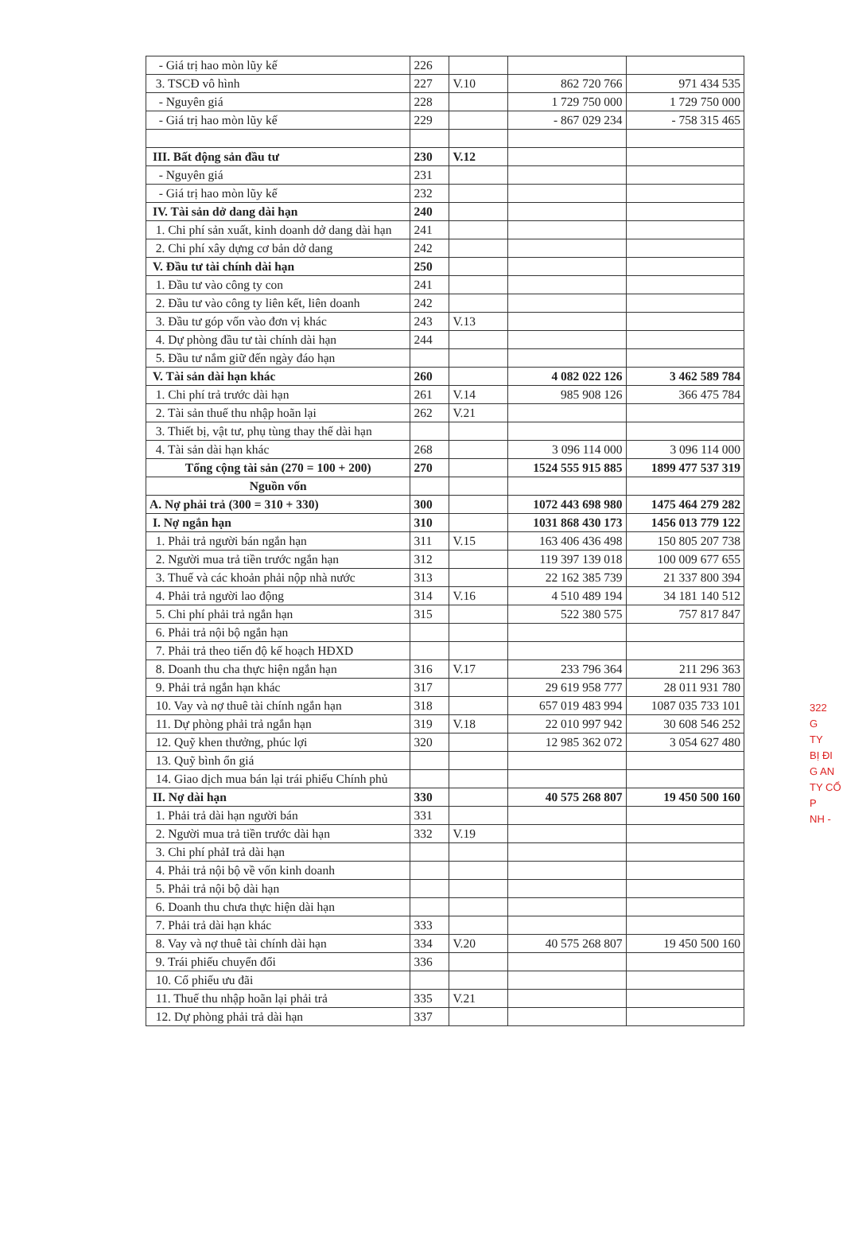| - Giá trị hao mòn lũy kế | 226 | | | |
| 3. TSCĐ vô hình | 227 | V.10 | 862 720 766 | 971 434 535 |
| - Nguyên giá | 228 | | 1 729 750 000 | 1 729 750 000 |
| - Giá trị hao mòn lũy kế | 229 | | - 867 029 234 | - 758 315 465 |
| III. Bất động sản đầu tư | 230 | V.12 | | |
| - Nguyên giá | 231 | | | |
| - Giá trị hao mòn lũy kế | 232 | | | |
| IV. Tài sản dở dang dài hạn | 240 | | | |
| 1. Chi phí sản xuất, kinh doanh dở dang dài hạn | 241 | | | |
| 2. Chi phí xây dựng cơ bản dở dang | 242 | | | |
| V. Đầu tư tài chính dài hạn | 250 | | | |
| 1. Đầu tư vào công ty con | 241 | | | |
| 2. Đầu tư vào công ty liên kết, liên doanh | 242 | | | |
| 3. Đầu tư góp vốn vào đơn vị khác | 243 | V.13 | | |
| 4. Dự phòng đầu tư tài chính dài hạn | 244 | | | |
| 5. Đầu tư nắm giữ đến ngày đáo hạn | | | | |
| V. Tài sản dài hạn khác | 260 | | 4 082 022 126 | 3 462 589 784 |
| 1. Chi phí trả trước dài hạn | 261 | V.14 | 985 908 126 | 366 475 784 |
| 2. Tài sản thuế thu nhập hoãn lại | 262 | V.21 | | |
| 3. Thiết bị, vật tư, phụ tùng thay thế dài hạn | | | | |
| 4. Tài sản dài hạn khác | 268 | | 3 096 114 000 | 3 096 114 000 |
| Tổng cộng tài sản (270 = 100 + 200) | 270 | | 1524 555 915 885 | 1899 477 537 319 |
| Nguồn vốn | | | | |
| A. Nợ phải trả (300 = 310 + 330) | 300 | | 1072 443 698 980 | 1475 464 279 282 |
| I. Nợ ngắn hạn | 310 | | 1031 868 430 173 | 1456 013 779 122 |
| 1. Phải trả người bán ngắn hạn | 311 | V.15 | 163 406 436 498 | 150 805 207 738 |
| 2. Người mua trả tiền trước ngắn hạn | 312 | | 119 397 139 018 | 100 009 677 655 |
| 3. Thuế và các khoản phải nộp nhà nước | 313 | | 22 162 385 739 | 21 337 800 394 |
| 4. Phải trả người lao động | 314 | V.16 | 4 510 489 194 | 34 181 140 512 |
| 5. Chi phí phải trả ngắn hạn | 315 | | 522 380 575 | 757 817 847 |
| 6. Phải trả nội bộ ngắn hạn | | | | |
| 7. Phải trả theo tiến độ kế hoạch HĐXD | | | | |
| 8. Doanh thu cha thực hiện ngắn hạn | 316 | V.17 | 233 796 364 | 211 296 363 |
| 9. Phải trả ngắn hạn khác | 317 | | 29 619 958 777 | 28 011 931 780 |
| 10. Vay và nợ thuê tài chính ngắn hạn | 318 | | 657 019 483 994 | 1087 035 733 101 |
| 11. Dự phòng phải trả ngắn hạn | 319 | V.18 | 22 010 997 942 | 30 608 546 252 |
| 12. Quỹ khen thưởng, phúc lợi | 320 | | 12 985 362 072 | 3 054 627 480 |
| 13. Quỹ bình ổn giá | | | | |
| 14. Giao dịch mua bán lại trái phiếu Chính phủ | | | | |
| II. Nợ dài hạn | 330 | | 40 575 268 807 | 19 450 500 160 |
| 1. Phải trả dài hạn người bán | 331 | | | |
| 2. Người mua trả tiền trước dài hạn | 332 | V.19 | | |
| 3. Chi phí phảI trả dài hạn | | | | |
| 4. Phải trả nội bộ về vốn kinh doanh | | | | |
| 5. Phải trả nội bộ dài hạn | | | | |
| 6. Doanh thu chưa thực hiện dài hạn | | | | |
| 7. Phải trả dài hạn khác | 333 | | | |
| 8. Vay và nợ thuê tài chính dài hạn | 334 | V.20 | 40 575 268 807 | 19 450 500 160 |
| 9. Trái phiếu chuyển đổi | 336 | | | |
| 10. Cổ phiếu ưu đãi | | | | |
| 11. Thuế thu nhập hoãn lại phải trả | 335 | V.21 | | |
| 12. Dự phòng phải trả dài hạn | 337 | | | |
322
G
TY
BỊ ĐI
G AN
TY CỔ P
NH -